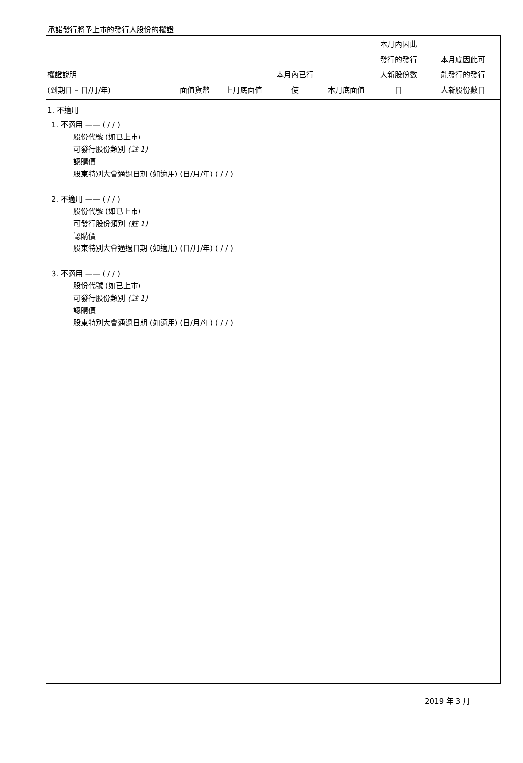承諾發行將予上市的發行人股份的權證
| 權證說明 (到期日 – 日/月/年) | 面值貨幣 | 上月底面值 | 本月內已行 使 | 本月底面值 | 本月內因此 發行的發行 人新股份數 目 | 本月底因此可 能發行的發行 人新股份數目 |
| --- | --- | --- | --- | --- | --- | --- |
| 1. 不適用 | | |
1. 不適用 —— ( / / )
股份代號 (如已上市)
可發行股份類別 (註 1)
認購價
股東特別大會通過日期 (如適用) (日/月/年) ( / / )
2. 不適用 —— ( / / )
股份代號 (如已上市)
可發行股份類別 (註 1)
認購價
股東特別大會通過日期 (如適用) (日/月/年) ( / / )
3. 不適用 —— ( / / )
股份代號 (如已上市)
可發行股份類別 (註 1)
認購價
股東特別大會通過日期 (如適用) (日/月/年) ( / / )
2019 年 3 月